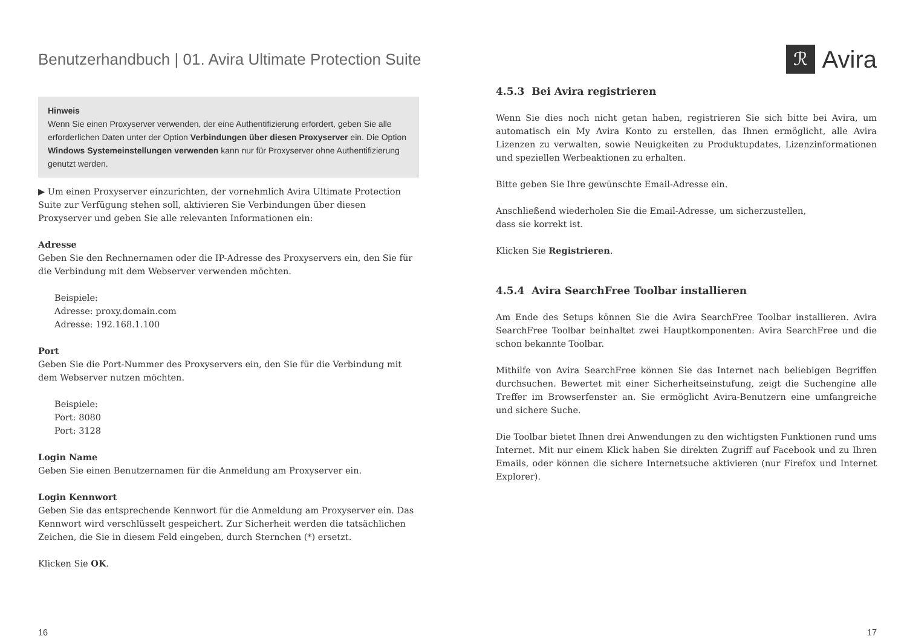Benutzerhandbuch | 01. Avira Ultimate Protection Suite
ℛ
Avira
Hinweis
Wenn Sie einen Proxyserver verwenden, der eine Authentifizierung erfordert, geben Sie alle erforderlichen Daten unter der Option Verbindungen über diesen Proxyserver ein. Die Option Windows Systemeinstellungen verwenden kann nur für Proxyserver ohne Authentifizierung genutzt werden.
▶ Um einen Proxyserver einzurichten, der vornehmlich Avira Ultimate Protection Suite zur Verfügung stehen soll, aktivieren Sie Verbindungen über diesen Proxyserver und geben Sie alle relevanten Informationen ein:
Adresse
Geben Sie den Rechnernamen oder die IP-Adresse des Proxyservers ein, den Sie für die Verbindung mit dem Webserver verwenden möchten.
Beispiele:
Adresse: proxy.domain.com
Adresse: 192.168.1.100
Port
Geben Sie die Port-Nummer des Proxyservers ein, den Sie für die Verbindung mit dem Webserver nutzen möchten.
Beispiele:
Port: 8080
Port: 3128
Login Name
Geben Sie einen Benutzernamen für die Anmeldung am Proxyserver ein.
Login Kennwort
Geben Sie das entsprechende Kennwort für die Anmeldung am Proxyserver ein. Das Kennwort wird verschlüsselt gespeichert. Zur Sicherheit werden die tatsächlichen Zeichen, die Sie in diesem Feld eingeben, durch Sternchen (*) ersetzt.
Klicken Sie OK.
4.5.3 Bei Avira registrieren
Wenn Sie dies noch nicht getan haben, registrieren Sie sich bitte bei Avira, um automatisch ein My Avira Konto zu erstellen, das Ihnen ermöglicht, alle Avira Lizenzen zu verwalten, sowie Neuigkeiten zu Produktupdates, Lizenzinformationen und speziellen Werbeaktionen zu erhalten.
Bitte geben Sie Ihre gewünschte Email-Adresse ein.
Anschließend wiederholen Sie die Email-Adresse, um sicherzustellen,
dass sie korrekt ist.
Klicken Sie Registrieren.
4.5.4 Avira SearchFree Toolbar installieren
Am Ende des Setups können Sie die Avira SearchFree Toolbar installieren. Avira SearchFree Toolbar beinhaltet zwei Hauptkomponenten: Avira SearchFree und die schon bekannte Toolbar.
Mithilfe von Avira SearchFree können Sie das Internet nach beliebigen Begriffen durchsuchen. Bewertet mit einer Sicherheitseinstufung, zeigt die Suchengine alle Treffer im Browserfenster an. Sie ermöglicht Avira-Benutzern eine umfangreiche und sichere Suche.
Die Toolbar bietet Ihnen drei Anwendungen zu den wichtigsten Funktionen rund ums Internet. Mit nur einem Klick haben Sie direkten Zugriff auf Facebook und zu Ihren Emails, oder können die sichere Internetsuche aktivieren (nur Firefox und Internet Explorer).
16 17